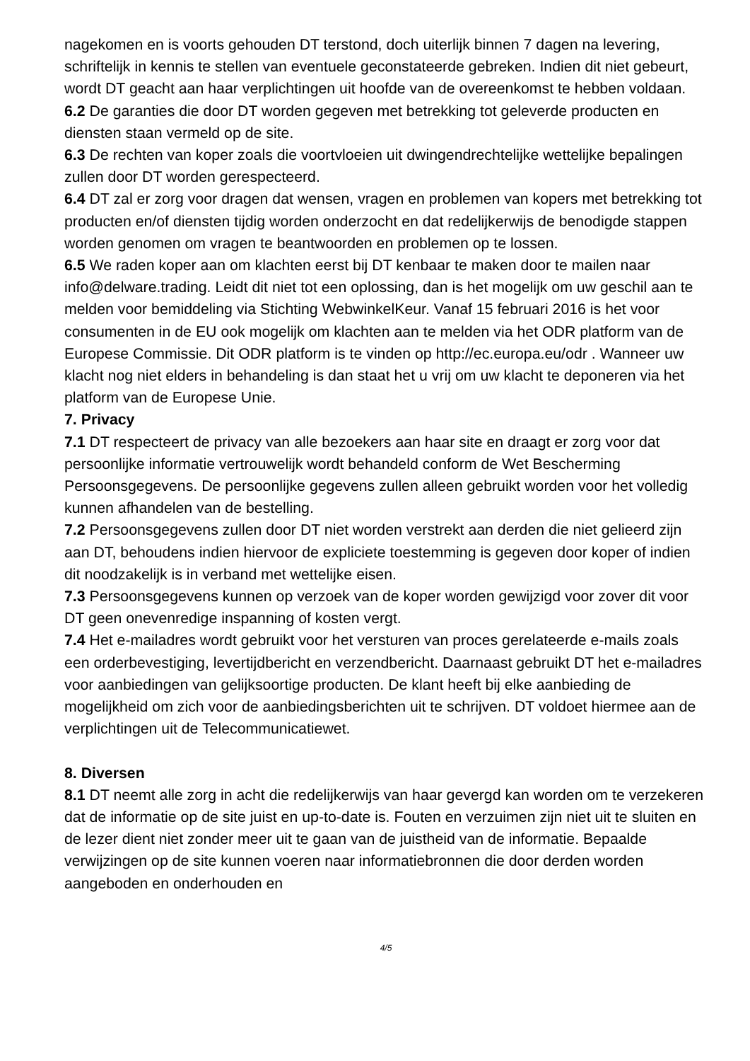nagekomen en is voorts gehouden DT terstond, doch uiterlijk binnen 7 dagen na levering, schriftelijk in kennis te stellen van eventuele geconstateerde gebreken. Indien dit niet gebeurt, wordt DT geacht aan haar verplichtingen uit hoofde van de overeenkomst te hebben voldaan.
6.2 De garanties die door DT worden gegeven met betrekking tot geleverde producten en diensten staan vermeld op de site.
6.3 De rechten van koper zoals die voortvloeien uit dwingendrechtelijke wettelijke bepalingen zullen door DT worden gerespecteerd.
6.4 DT zal er zorg voor dragen dat wensen, vragen en problemen van kopers met betrekking tot producten en/of diensten tijdig worden onderzocht en dat redelijkerwijs de benodigde stappen worden genomen om vragen te beantwoorden en problemen op te lossen.
6.5 We raden koper aan om klachten eerst bij DT kenbaar te maken door te mailen naar info@delware.trading. Leidt dit niet tot een oplossing, dan is het mogelijk om uw geschil aan te melden voor bemiddeling via Stichting WebwinkelKeur. Vanaf 15 februari 2016 is het voor consumenten in de EU ook mogelijk om klachten aan te melden via het ODR platform van de Europese Commissie. Dit ODR platform is te vinden op http://ec.europa.eu/odr . Wanneer uw klacht nog niet elders in behandeling is dan staat het u vrij om uw klacht te deponeren via het platform van de Europese Unie.
7. Privacy
7.1 DT respecteert de privacy van alle bezoekers aan haar site en draagt er zorg voor dat persoonlijke informatie vertrouwelijk wordt behandeld conform de Wet Bescherming Persoonsgegevens. De persoonlijke gegevens zullen alleen gebruikt worden voor het volledig kunnen afhandelen van de bestelling.
7.2 Persoonsgegevens zullen door DT niet worden verstrekt aan derden die niet gelieerd zijn aan DT, behoudens indien hiervoor de expliciete toestemming is gegeven door koper of indien dit noodzakelijk is in verband met wettelijke eisen.
7.3 Persoonsgegevens kunnen op verzoek van de koper worden gewijzigd voor zover dit voor DT geen onevenredige inspanning of kosten vergt.
7.4 Het e-mailadres wordt gebruikt voor het versturen van proces gerelateerde e-mails zoals een orderbevestiging, levertijdbericht en verzendbericht. Daarnaast gebruikt DT het e-mailadres voor aanbiedingen van gelijksoortige producten. De klant heeft bij elke aanbieding de mogelijkheid om zich voor de aanbiedingsberichten uit te schrijven. DT voldoet hiermee aan de verplichtingen uit de Telecommunicatiewet.
8. Diversen
8.1 DT neemt alle zorg in acht die redelijkerwijs van haar gevergd kan worden om te verzekeren dat de informatie op de site juist en up-to-date is. Fouten en verzuimen zijn niet uit te sluiten en de lezer dient niet zonder meer uit te gaan van de juistheid van de informatie. Bepaalde verwijzingen op de site kunnen voeren naar informatiebronnen die door derden worden aangeboden en onderhouden en
4/5